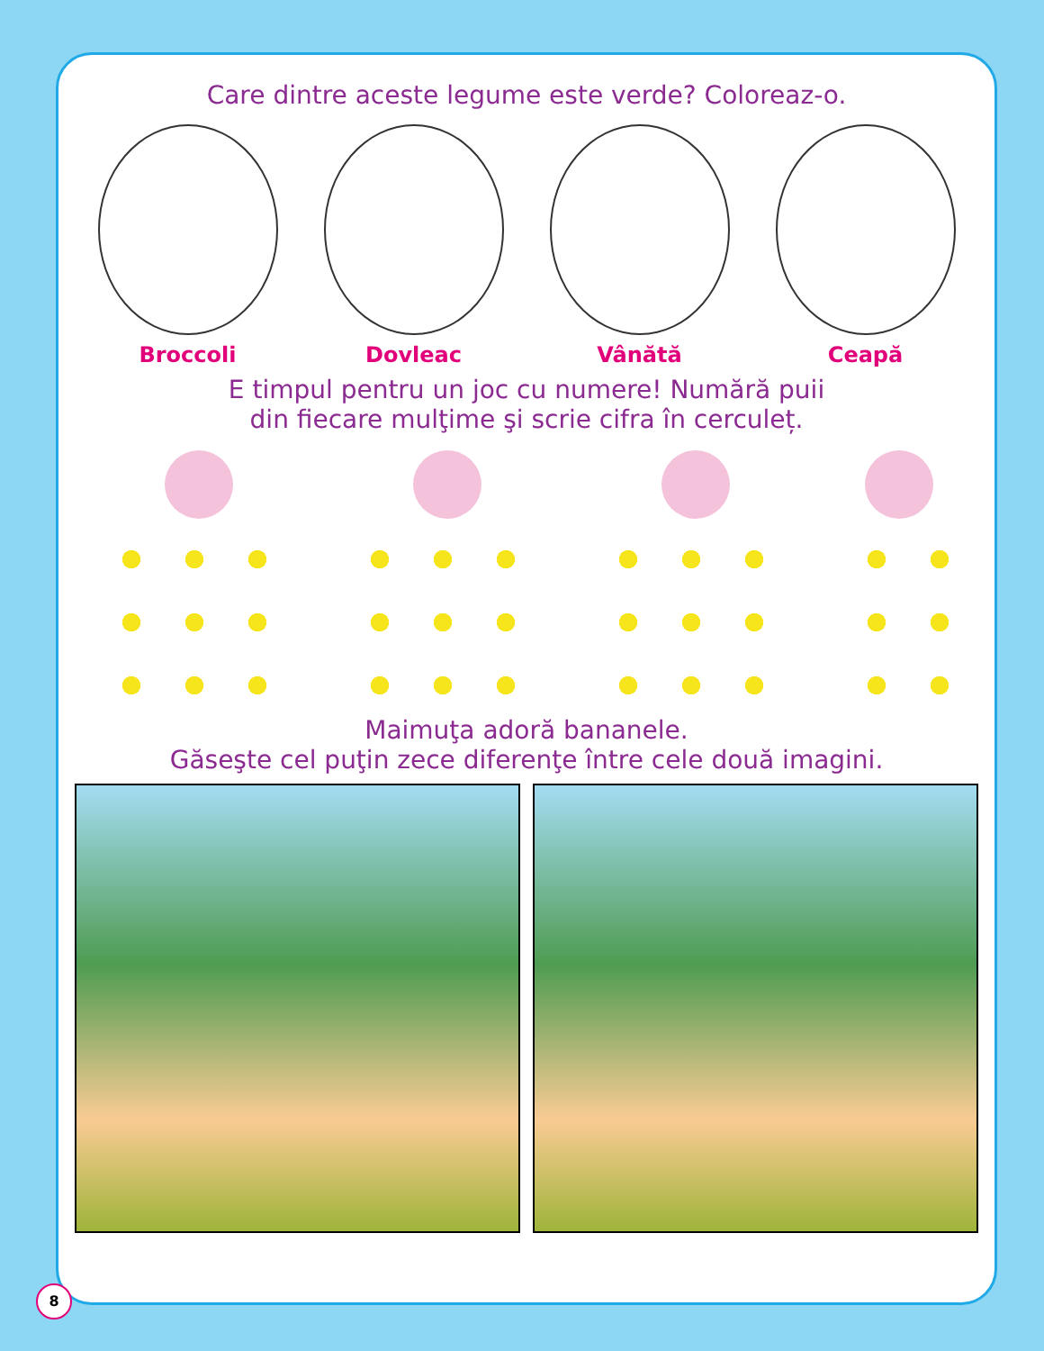Care dintre aceste legume este verde? Coloreaz-o.
Broccoli Dovleac Vânătă Ceapă
E timpul pentru un joc cu numere! Numără puii
din fiecare mulţime şi scrie cifra în cerculeț.
Maimuţa adoră bananele.
Găseşte cel puţin zece diferenţe între cele două imagini.
8